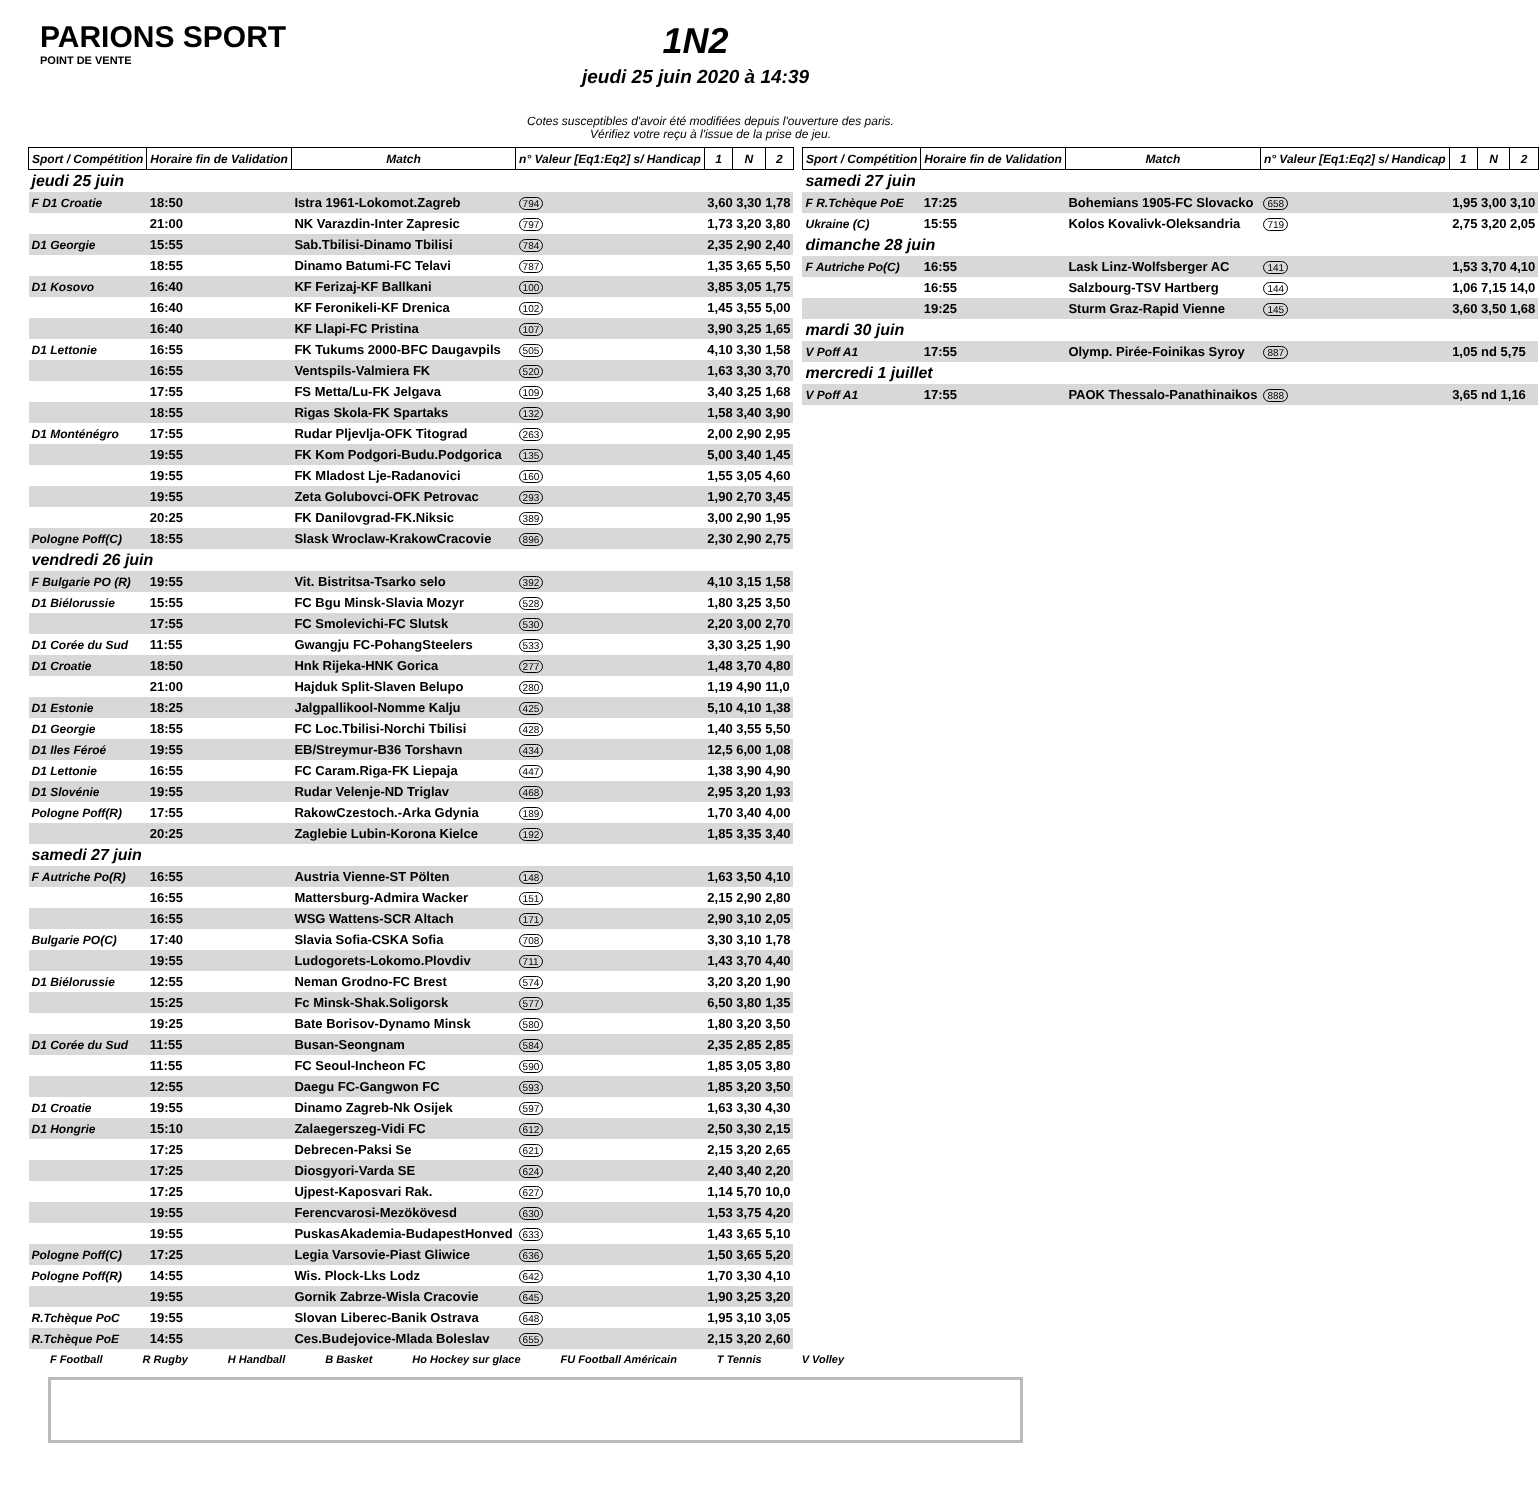PARIONS SPORT
POINT DE VENTE
1N2
jeudi 25 juin 2020 à 14:39
Cotes susceptibles d'avoir été modifiées depuis l'ouverture des paris.
Vérifiez votre reçu à l'issue de la prise de jeu.
| Sport / Compétition | Horaire fin de Validation | Match | n° Valeur [Eq1:Eq2] s/ Handicap | 1 | N | 2 |
| --- | --- | --- | --- | --- | --- | --- |
| jeudi 25 juin | | | | | | |
| F D1 Croatie | 18:50 | Istra 1961-Lokomot.Zagreb | 794 | 3,60 3,30 1,78 | | |
| | 21:00 | NK Varazdin-Inter Zapresic | 797 | 1,73 3,20 3,80 | | |
| D1 Georgie | 15:55 | Sab.Tbilisi-Dinamo Tbilisi | 784 | 2,35 2,90 2,40 | | |
| | 18:55 | Dinamo Batumi-FC Telavi | 787 | 1,35 3,65 5,50 | | |
| D1 Kosovo | 16:40 | KF Ferizaj-KF Ballkani | 100 | 3,85 3,05 1,75 | | |
| | 16:40 | KF Feronikeli-KF Drenica | 102 | 1,45 3,55 5,00 | | |
| | 16:40 | KF Llapi-FC Pristina | 107 | 3,90 3,25 1,65 | | |
| D1 Lettonie | 16:55 | FK Tukums 2000-BFC Daugavpils | 505 | 4,10 3,30 1,58 | | |
| | 16:55 | Ventspils-Valmiera FK | 520 | 1,63 3,30 3,70 | | |
| | 17:55 | FS Metta/Lu-FK Jelgava | 109 | 3,40 3,25 1,68 | | |
| | 18:55 | Rigas Skola-FK Spartaks | 132 | 1,58 3,40 3,90 | | |
| D1 Monténégro | 17:55 | Rudar Pljevlja-OFK Titograd | 263 | 2,00 2,90 2,95 | | |
| | 19:55 | FK Kom Podgori-Budu.Podgorica | 135 | 5,00 3,40 1,45 | | |
| | 19:55 | FK Mladost Lje-Radanovici | 160 | 1,55 3,05 4,60 | | |
| | 19:55 | Zeta Golubovci-OFK Petrovac | 293 | 1,90 2,70 3,45 | | |
| | 20:25 | FK Danilovgrad-FK.Niksic | 389 | 3,00 2,90 1,95 | | |
| Pologne Poff(C) | 18:55 | Slask Wroclaw-KrakowCracovie | 896 | 2,30 2,90 2,75 | | |
| vendredi 26 juin | | | | | | |
| F Bulgarie PO (R) | 19:55 | Vit. Bistritsa-Tsarko selo | 392 | 4,10 3,15 1,58 | | |
| D1 Biélorussie | 15:55 | FC Bgu Minsk-Slavia Mozyr | 528 | 1,80 3,25 3,50 | | |
| | 17:55 | FC Smolevichi-FC Slutsk | 530 | 2,20 3,00 2,70 | | |
| D1 Corée du Sud | 11:55 | Gwangju FC-PohangSteelers | 533 | 3,30 3,25 1,90 | | |
| D1 Croatie | 18:50 | Hnk Rijeka-HNK Gorica | 277 | 1,48 3,70 4,80 | | |
| | 21:00 | Hajduk Split-Slaven Belupo | 280 | 1,19 4,90 11,0 | | |
| D1 Estonie | 18:25 | Jalgpallikool-Nomme Kalju | 425 | 5,10 4,10 1,38 | | |
| D1 Georgie | 18:55 | FC Loc.Tbilisi-Norchi Tbilisi | 428 | 1,40 3,55 5,50 | | |
| D1 Iles Féroé | 19:55 | EB/Streymur-B36 Torshavn | 434 | 12,5 6,00 1,08 | | |
| D1 Lettonie | 16:55 | FC Caram.Riga-FK Liepaja | 447 | 1,38 3,90 4,90 | | |
| D1 Slovénie | 19:55 | Rudar Velenje-ND Triglav | 468 | 2,95 3,20 1,93 | | |
| Pologne Poff(R) | 17:55 | RakowCzestoch.-Arka Gdynia | 189 | 1,70 3,40 4,00 | | |
| | 20:25 | Zaglebie Lubin-Korona Kielce | 192 | 1,85 3,35 3,40 | | |
| samedi 27 juin | | | | | | |
| F Autriche Po(R) | 16:55 | Austria Vienne-ST Pölten | 148 | 1,63 3,50 4,10 | | |
| | 16:55 | Mattersburg-Admira Wacker | 151 | 2,15 2,90 2,80 | | |
| | 16:55 | WSG Wattens-SCR Altach | 171 | 2,90 3,10 2,05 | | |
| Bulgarie PO(C) | 17:40 | Slavia Sofia-CSKA Sofia | 708 | 3,30 3,10 1,78 | | |
| | 19:55 | Ludogorets-Lokomo.Plovdiv | 711 | 1,43 3,70 4,40 | | |
| D1 Biélorussie | 12:55 | Neman Grodno-FC Brest | 574 | 3,20 3,20 1,90 | | |
| | 15:25 | Fc Minsk-Shak.Soligorsk | 577 | 6,50 3,80 1,35 | | |
| | 19:25 | Bate Borisov-Dynamo Minsk | 580 | 1,80 3,20 3,50 | | |
| D1 Corée du Sud | 11:55 | Busan-Seongnam | 584 | 2,35 2,85 2,85 | | |
| | 11:55 | FC Seoul-Incheon FC | 590 | 1,85 3,05 3,80 | | |
| | 12:55 | Daegu FC-Gangwon FC | 593 | 1,85 3,20 3,50 | | |
| D1 Croatie | 19:55 | Dinamo Zagreb-Nk Osijek | 597 | 1,63 3,30 4,30 | | |
| D1 Hongrie | 15:10 | Zalaegerszeg-Vidi FC | 612 | 2,50 3,30 2,15 | | |
| | 17:25 | Debrecen-Paksi Se | 621 | 2,15 3,20 2,65 | | |
| | 17:25 | Diosgyori-Varda SE | 624 | 2,40 3,40 2,20 | | |
| | 17:25 | Ujpest-Kaposvari Rak. | 627 | 1,14 5,70 10,0 | | |
| | 19:55 | Ferencvarosi-Mezökövesd | 630 | 1,53 3,75 4,20 | | |
| | 19:55 | PuskasAkademia-BudapestHonved | 633 | 1,43 3,65 5,10 | | |
| Pologne Poff(C) | 17:25 | Legia Varsovie-Piast Gliwice | 636 | 1,50 3,65 5,20 | | |
| Pologne Poff(R) | 14:55 | Wis. Plock-Lks Lodz | 642 | 1,70 3,30 4,10 | | |
| | 19:55 | Gornik Zabrze-Wisla Cracovie | 645 | 1,90 3,25 3,20 | | |
| R.Tchèque PoC | 19:55 | Slovan Liberec-Banik Ostrava | 648 | 1,95 3,10 3,05 | | |
| R.Tchèque PoE | 14:55 | Ces.Budejovice-Mlada Boleslav | 655 | 2,15 3,20 2,60 | | |
| Sport / Compétition | Horaire fin de Validation | Match | n° Valeur [Eq1:Eq2] s/ Handicap | 1 | N | 2 |
| --- | --- | --- | --- | --- | --- | --- |
| samedi 27 juin | | | | | | |
| F R.Tchèque PoE | 17:25 | Bohemians 1905-FC Slovacko | 658 | 1,95 3,00 3,10 | | |
| Ukraine (C) | 15:55 | Kolos Kovalivk-Oleksandria | 719 | 2,75 3,20 2,05 | | |
| dimanche 28 juin | | | | | | |
| F Autriche Po(C) | 16:55 | Lask Linz-Wolfsberger AC | 141 | 1,53 3,70 4,10 | | |
| | 16:55 | Salzbourg-TSV Hartberg | 144 | 1,06 7,15 14,0 | | |
| | 19:25 | Sturm Graz-Rapid Vienne | 145 | 3,60 3,50 1,68 | | |
| mardi 30 juin | | | | | | |
| V Poff A1 | 17:55 | Olymp. Pirée-Foinikas Syroy | 887 | 1,05 nd 5,75 | | |
| mercredi 1 juillet | | | | | | |
| V Poff A1 | 17:55 | PAOK Thessalo-Panathinaikos | 888 | 3,65 nd 1,16 | | |
F Football R Rugby H Handball B Basket Ho Hockey sur glace FU Football Américain T Tennis V Volley